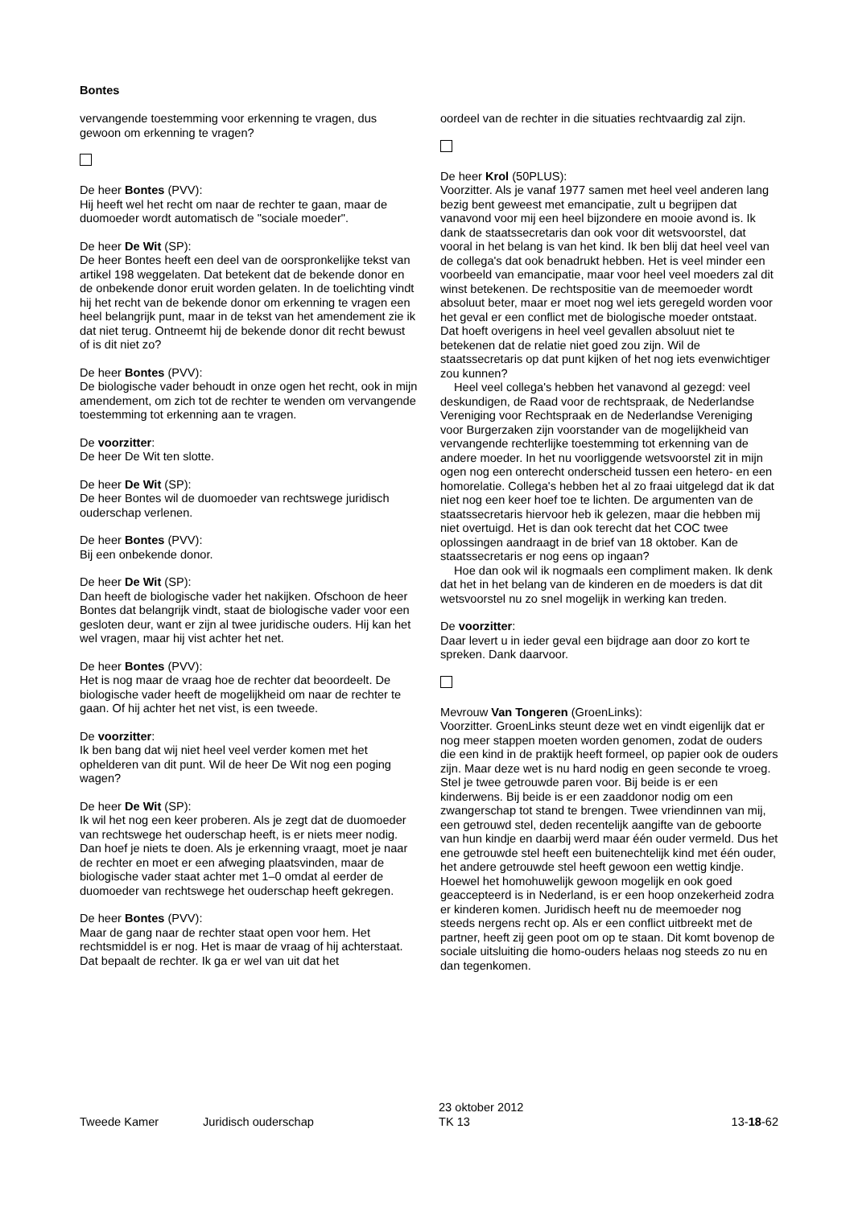Bontes
vervangende toestemming voor erkenning te vragen, dus gewoon om erkenning te vragen?
De heer Bontes (PVV):
Hij heeft wel het recht om naar de rechter te gaan, maar de duomoeder wordt automatisch de "sociale moeder".
De heer De Wit (SP):
De heer Bontes heeft een deel van de oorspronkelijke tekst van artikel 198 weggelaten. Dat betekent dat de bekende donor en de onbekende donor eruit worden gelaten. In de toelichting vindt hij het recht van de bekende donor om erkenning te vragen een heel belangrijk punt, maar in de tekst van het amendement zie ik dat niet terug. Ontneemt hij de bekende donor dit recht bewust of is dit niet zo?
De heer Bontes (PVV):
De biologische vader behoudt in onze ogen het recht, ook in mijn amendement, om zich tot de rechter te wenden om vervangende toestemming tot erkenning aan te vragen.
De voorzitter:
De heer De Wit ten slotte.
De heer De Wit (SP):
De heer Bontes wil de duomoeder van rechtswege juridisch ouderschap verlenen.
De heer Bontes (PVV):
Bij een onbekende donor.
De heer De Wit (SP):
Dan heeft de biologische vader het nakijken. Ofschoon de heer Bontes dat belangrijk vindt, staat de biologische vader voor een gesloten deur, want er zijn al twee juridische ouders. Hij kan het wel vragen, maar hij vist achter het net.
De heer Bontes (PVV):
Het is nog maar de vraag hoe de rechter dat beoordeelt. De biologische vader heeft de mogelijkheid om naar de rechter te gaan. Of hij achter het net vist, is een tweede.
De voorzitter:
Ik ben bang dat wij niet heel veel verder komen met het ophelderen van dit punt. Wil de heer De Wit nog een poging wagen?
De heer De Wit (SP):
Ik wil het nog een keer proberen. Als je zegt dat de duomoeder van rechtswege het ouderschap heeft, is er niets meer nodig. Dan hoef je niets te doen. Als je erkenning vraagt, moet je naar de rechter en moet er een afweging plaatsvinden, maar de biologische vader staat achter met 1–0 omdat al eerder de duomoeder van rechtswege het ouderschap heeft gekregen.
De heer Bontes (PVV):
Maar de gang naar de rechter staat open voor hem. Het rechtsmiddel is er nog. Het is maar de vraag of hij achterstaat. Dat bepaalt de rechter. Ik ga er wel van uit dat het
oordeel van de rechter in die situaties rechtvaardig zal zijn.
De heer Krol (50PLUS):
Voorzitter. Als je vanaf 1977 samen met heel veel anderen lang bezig bent geweest met emancipatie, zult u begrijpen dat vanavond voor mij een heel bijzondere en mooie avond is. Ik dank de staatssecretaris dan ook voor dit wetsvoorstel, dat vooral in het belang is van het kind. Ik ben blij dat heel veel van de collega's dat ook benadrukt hebben. Het is veel minder een voorbeeld van emancipatie, maar voor heel veel moeders zal dit winst betekenen. De rechtspositie van de meemoeder wordt absoluut beter, maar er moet nog wel iets geregeld worden voor het geval er een conflict met de biologische moeder ontstaat. Dat hoeft overigens in heel veel gevallen absoluut niet te betekenen dat de relatie niet goed zou zijn. Wil de staatssecretaris op dat punt kijken of het nog iets evenwichtiger zou kunnen?
Heel veel collega's hebben het vanavond al gezegd: veel deskundigen, de Raad voor de rechtspraak, de Nederlandse Vereniging voor Rechtspraak en de Nederlandse Vereniging voor Burgerzaken zijn voorstander van de mogelijkheid van vervangende rechterlijke toestemming tot erkenning van de andere moeder. In het nu voorliggende wetsvoorstel zit in mijn ogen nog een onterecht onderscheid tussen een hetero- en een homorelatie. Collega's hebben het al zo fraai uitgelegd dat ik dat niet nog een keer hoef toe te lichten. De argumenten van de staatssecretaris hiervoor heb ik gelezen, maar die hebben mij niet overtuigd. Het is dan ook terecht dat het COC twee oplossingen aandraagt in de brief van 18 oktober. Kan de staatssecretaris er nog eens op ingaan?
Hoe dan ook wil ik nogmaals een compliment maken. Ik denk dat het in het belang van de kinderen en de moeders is dat dit wetsvoorstel nu zo snel mogelijk in werking kan treden.
De voorzitter:
Daar levert u in ieder geval een bijdrage aan door zo kort te spreken. Dank daarvoor.
Mevrouw Van Tongeren (GroenLinks):
Voorzitter. GroenLinks steunt deze wet en vindt eigenlijk dat er nog meer stappen moeten worden genomen, zodat de ouders die een kind in de praktijk heeft formeel, op papier ook de ouders zijn. Maar deze wet is nu hard nodig en geen seconde te vroeg. Stel je twee getrouwde paren voor. Bij beide is er een kinderwens. Bij beide is er een zaaddonor nodig om een zwangerschap tot stand te brengen. Twee vriendinnen van mij, een getrouwd stel, deden recentelijk aangifte van de geboorte van hun kindje en daarbij werd maar één ouder vermeld. Dus het ene getrouwde stel heeft een buitenechtelijk kind met één ouder, het andere getrouwde stel heeft gewoon een wettig kindje. Hoewel het homohuwelijk gewoon mogelijk en ook goed geaccepteerd is in Nederland, is er een hoop onzekerheid zodra er kinderen komen. Juridisch heeft nu de meemoeder nog steeds nergens recht op. Als er een conflict uitbreekt met de partner, heeft zij geen poot om op te staan. Dit komt bovenop de sociale uitsluiting die homo-ouders helaas nog steeds zo nu en dan tegenkomen.
Tweede Kamer
Juridisch ouderschap
23 oktober 2012
TK 13
13-18-62